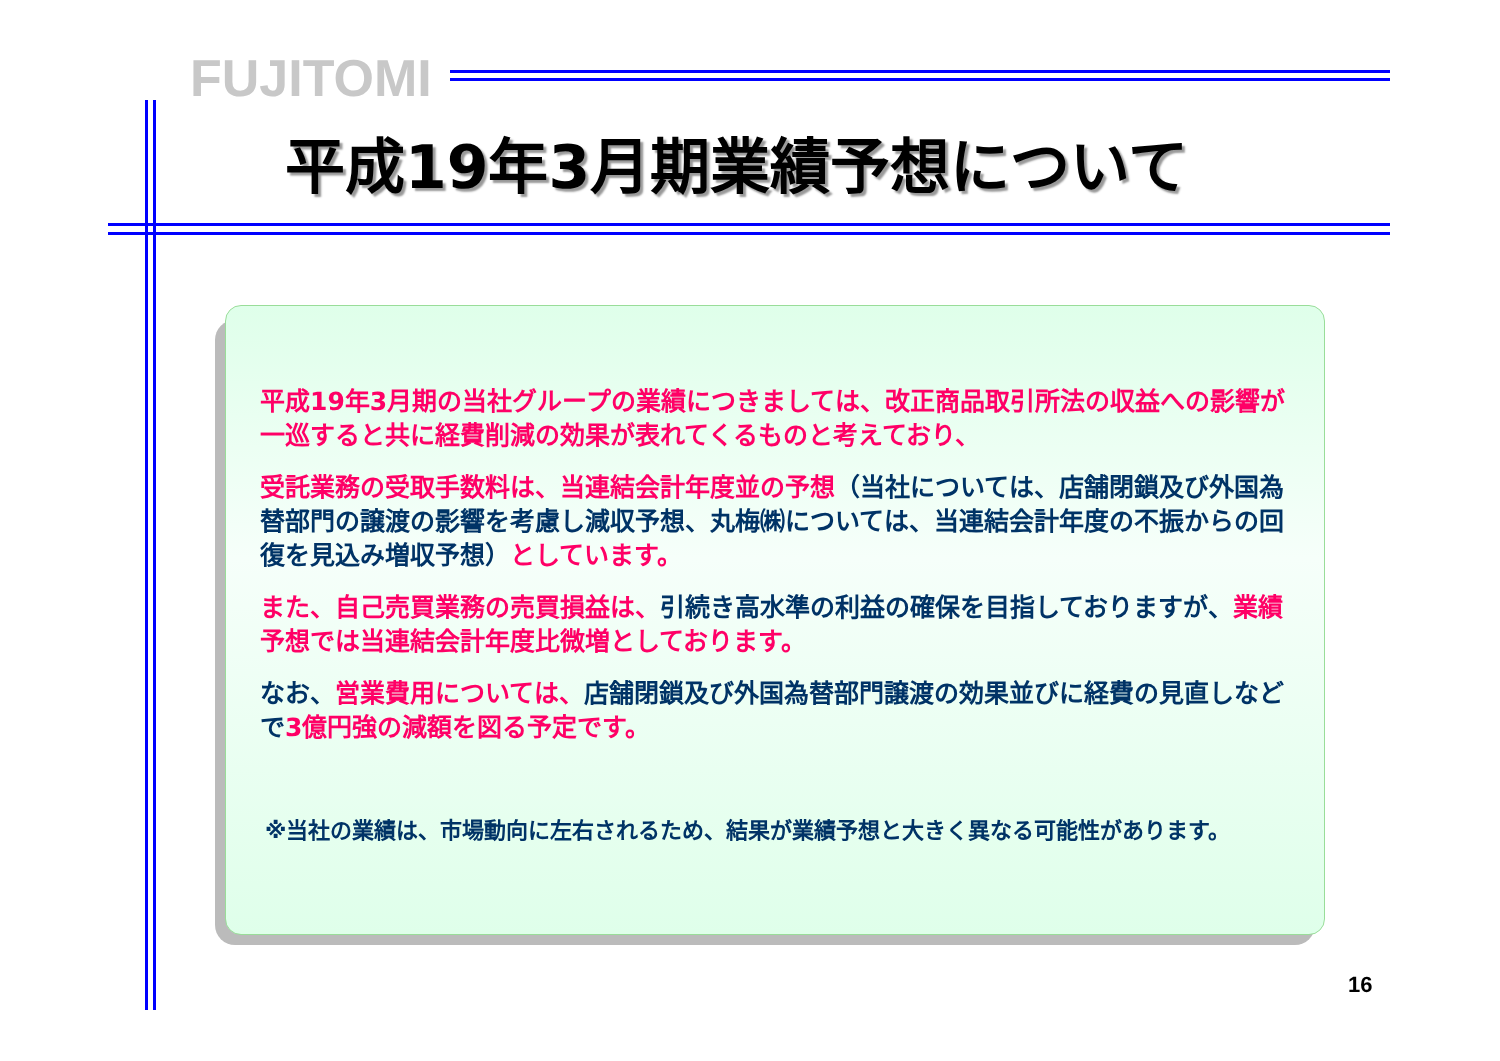FUJITOMI
平成19年3月期業績予想について
平成19年3月期の当社グループの業績につきましては、改正商品取引所法の収益への影響が一巡すると共に経費削減の効果が表れてくるものと考えており、
受託業務の受取手数料は、当連結会計年度並の予想（当社については、店舗閉鎖及び外国為替部門の譲渡の影響を考慮し減収予想、丸梅㈱については、当連結会計年度の不振からの回復を見込み増収予想）としています。
また、自己売買業務の売買損益は、引続き高水準の利益の確保を目指しておりますが、業績予想では当連結会計年度比微増としております。
なお、営業費用については、店舗閉鎖及び外国為替部門譲渡の効果並びに経費の見直しなどで3億円強の減額を図る予定です。
※当社の業績は、市場動向に左右されるため、結果が業績予想と大きく異なる可能性があります。
16